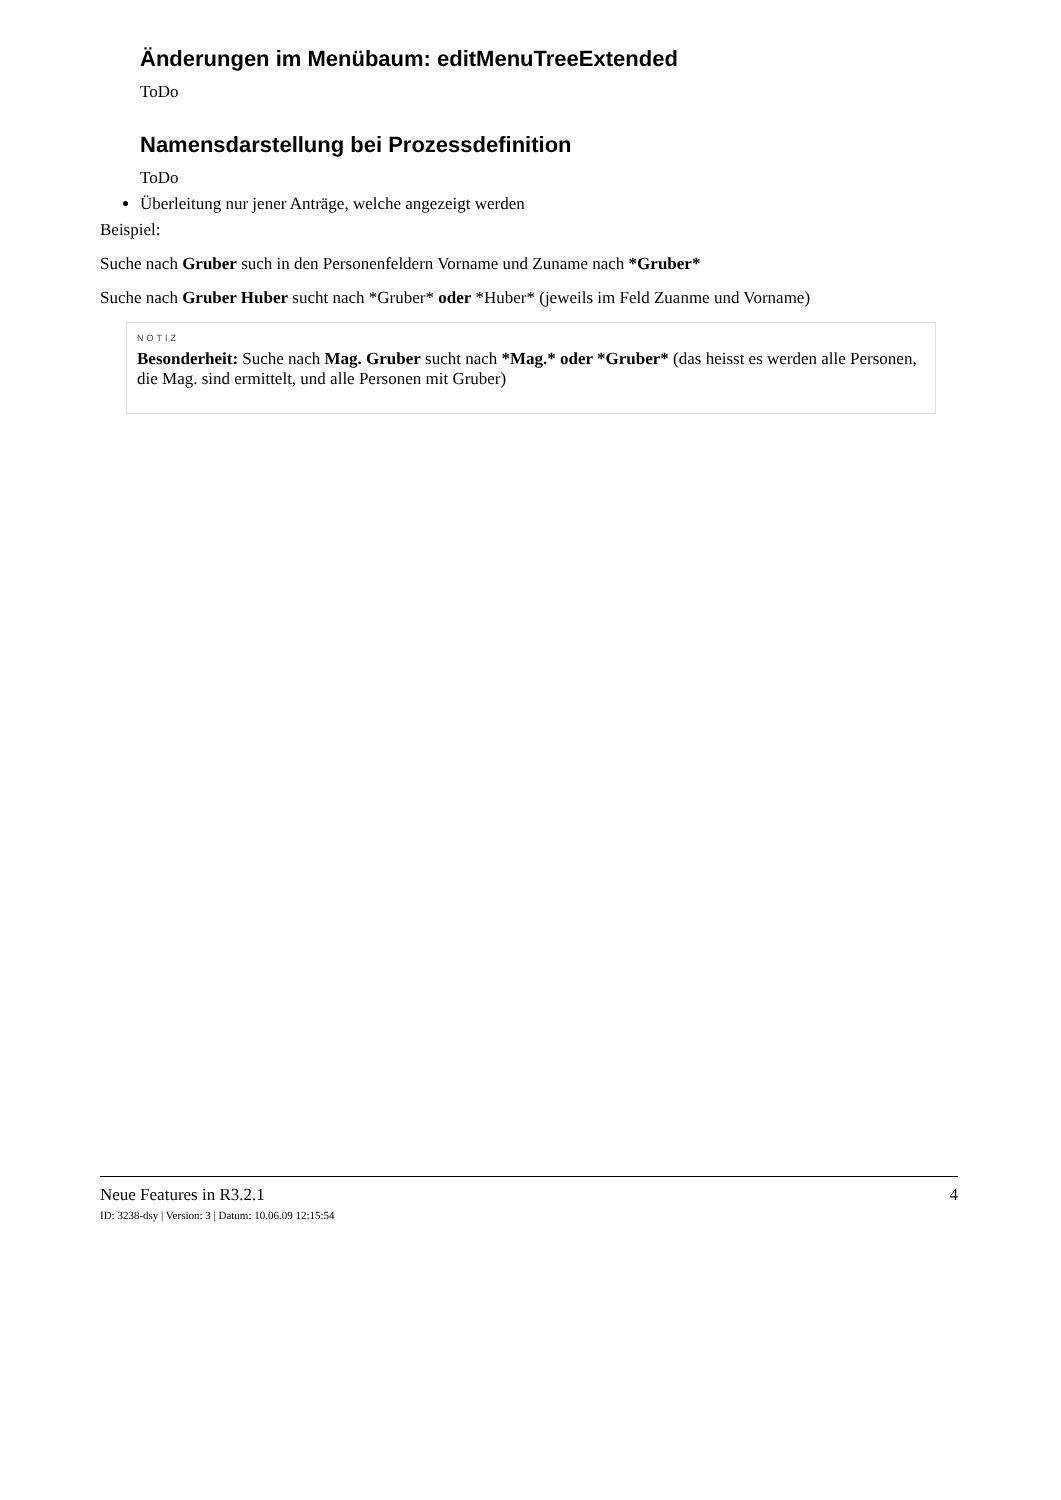Änderungen im Menübaum: editMenuTreeExtended
ToDo
Namensdarstellung bei Prozessdefinition
ToDo
Überleitung nur jener Anträge, welche angezeigt werden
Beispiel:
Suche nach Gruber such in den Personenfeldern Vorname und Zuname nach *Gruber*
Suche nach Gruber Huber sucht nach *Gruber* oder *Huber* (jeweils im Feld Zuanme und Vorname)
NOTIZ
Besonderheit: Suche nach Mag. Gruber sucht nach *Mag.* oder *Gruber* (das heisst es werden alle Personen, die Mag. sind ermittelt, und alle Personen mit Gruber)
Neue Features in R3.2.1 4
ID: 3238-dsy | Version: 3 | Datum: 10.06.09 12:15:54